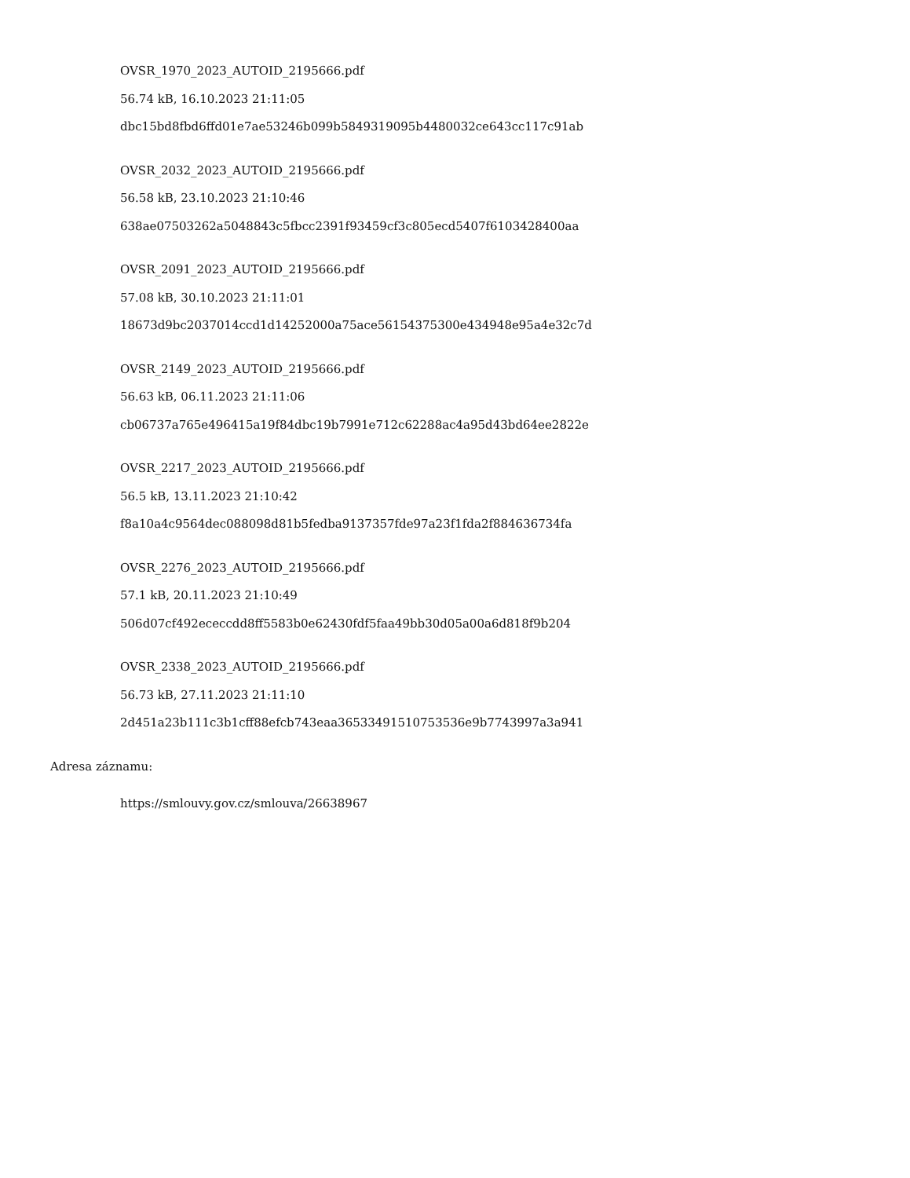OVSR_1970_2023_AUTOID_2195666.pdf
56.74 kB, 16.10.2023 21:11:05
dbc15bd8fbd6ffd01e7ae53246b099b5849319095b4480032ce643cc117c91ab
OVSR_2032_2023_AUTOID_2195666.pdf
56.58 kB, 23.10.2023 21:10:46
638ae07503262a5048843c5fbcc2391f93459cf3c805ecd5407f6103428400aa
OVSR_2091_2023_AUTOID_2195666.pdf
57.08 kB, 30.10.2023 21:11:01
18673d9bc2037014ccd1d14252000a75ace56154375300e434948e95a4e32c7d
OVSR_2149_2023_AUTOID_2195666.pdf
56.63 kB, 06.11.2023 21:11:06
cb06737a765e496415a19f84dbc19b7991e712c62288ac4a95d43bd64ee2822e
OVSR_2217_2023_AUTOID_2195666.pdf
56.5 kB, 13.11.2023 21:10:42
f8a10a4c9564dec088098d81b5fedba9137357fde97a23f1fda2f884636734fa
OVSR_2276_2023_AUTOID_2195666.pdf
57.1 kB, 20.11.2023 21:10:49
506d07cf492ececcdd8ff5583b0e62430fdf5faa49bb30d05a00a6d818f9b204
OVSR_2338_2023_AUTOID_2195666.pdf
56.73 kB, 27.11.2023 21:11:10
2d451a23b111c3b1cff88efcb743eaa36533491510753536e9b7743997a3a941
Adresa záznamu:
https://smlouvy.gov.cz/smlouva/26638967